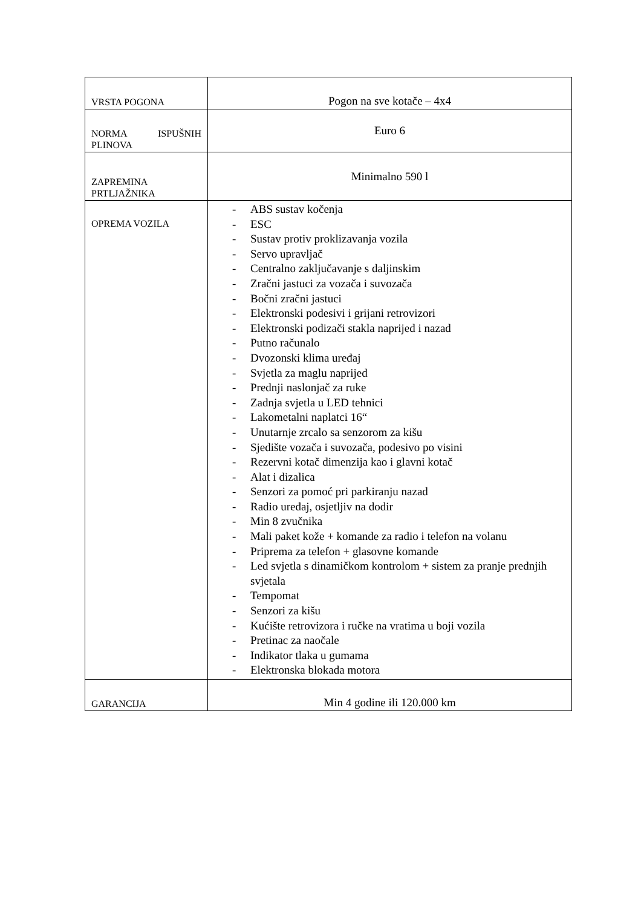| VRSTA POGONA | Pogon na sve kotače – 4x4 |
| NORMA ISPUŠNIH PLINOVA | Euro 6 |
| ZAPREMINA PRTLJAŽNIKA | Minimalno 590 l |
| OPREMA VOZILA | - ABS sustav kočenja - ESC - Sustav protiv proklizavanja vozila - Servo upravljač - Centralno zaključavanje s daljinskim - Zračni jastuci za vozača i suvozača - Bočni zračni jastuci - Elektronski podesivi i grijani retrovizori - Elektronski podizači stakla naprijed i nazad - Putno računalo - Dvozonski klima uređaj - Svjetla za maglu naprijed - Prednji naslonjač za ruke - Zadnja svjetla u LED tehnici - Lakometalni naplatci 16“ - Unutarnje zrcalo sa senzorom za kišu - Sjedište vozača i suvozača, podesivo po visini - Rezervni kotač dimenzija kao i glavni kotač - Alat i dizalica - Senzori za pomoć pri parkiranju nazad - Radio uređaj, osjetljiv na dodir - Min 8 zvučnika - Mali paket kože + komande za radio i telefon na volanu - Priprema za telefon + glasovne komande - Led svjetla s dinamičkom kontrolom + sistem za pranje prednjih svjetala - Tempomat - Senzori za kišu - Kućište retrovizora i ručke na vratima u boji vozila - Pretinac za naočale - Indikator tlaka u gumama - Elektronska blokada motora |
| GARANCIJA | Min 4 godine ili 120.000 km |